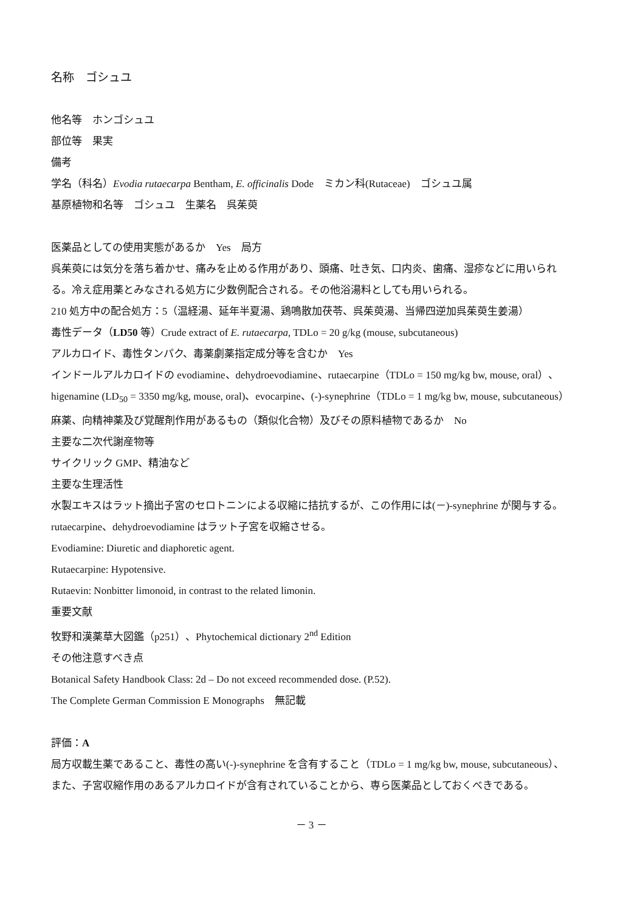名称　ゴシュユ
他名等　ホンゴシュユ
部位等　果実
備考
学名（科名）Evodia rutaecarpa Bentham, E. officinalis Dode　ミカン科(Rutaceae)　ゴシュユ属
基原植物和名等　ゴシュユ　生薬名　呉茱萸
医薬品としての使用実態があるか　Yes　局方
呉茱萸には気分を落ち着かせ、痛みを止める作用があり、頭痛、吐き気、口内炎、歯痛、湿疹などに用いられる。冷え症用薬とみなされる処方に少数例配合される。その他浴湯料としても用いられる。
210 処方中の配合処方：5（温経湯、延年半夏湯、鶏鳴散加茯苓、呉茱萸湯、当帰四逆加呉茱萸生姜湯）
毒性データ（LD50 等）Crude extract of E. rutaecarpa, TDLo = 20 g/kg (mouse, subcutaneous)
アルカロイド、毒性タンパク、毒薬劇薬指定成分等を含むか　Yes
インドールアルカロイドの evodiamine、dehydroevodiamine、rutaecarpine（TDLo = 150 mg/kg bw, mouse, oral）、higenamine (LD<sub>50</sub> = 3350 mg/kg, mouse, oral)、evocarpine、(-)-synephrine（TDLo = 1 mg/kg bw, mouse, subcutaneous）
麻薬、向精神薬及び覚醒剤作用があるもの（類似化合物）及びその原料植物であるか　No
主要な二次代謝産物等
サイクリック GMP、精油など
主要な生理活性
水製エキスはラット摘出子宮のセロトニンによる収縮に拮抗するが、この作用には(－)-synephrine が関与する。rutaecarpine、dehydroevodiamine はラット子宮を収縮させる。
Evodiamine: Diuretic and diaphoretic agent.
Rutaecarpine: Hypotensive.
Rutaevin: Nonbitter limonoid, in contrast to the related limonin.
重要文献
牧野和漢薬草大図鑑（p251）、Phytochemical dictionary 2<sup>nd</sup> Edition
その他注意すべき点
Botanical Safety Handbook Class: 2d – Do not exceed recommended dose. (P.52).
The Complete German Commission E Monographs　無記載
評価：A
局方収載生薬であること、毒性の高い(-)-synephrine を含有すること（TDLo = 1 mg/kg bw, mouse, subcutaneous）、また、子宮収縮作用のあるアルカロイドが含有されていることから、専ら医薬品としておくべきである。
－ 3 －